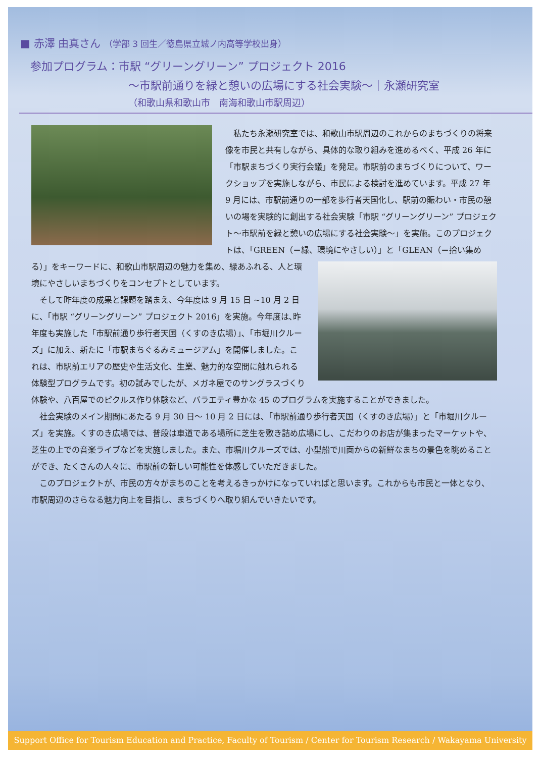■ 赤澤 由真さん （学部 3 回生／徳島県立城ノ内高等学校出身）
参加プログラム：市駅 “グリーングリーン” プロジェクト 2016
～市駅前通りを緑と憩いの広場にする社会実験～｜永瀬研究室
（和歌山県和歌山市　南海和歌山市駅周辺）
　私たち永瀬研究室では、和歌山市駅周辺のこれからのまちづくりの将来像を市民と共有しながら、具体的な取り組みを進めるべく、平成 26 年に「市駅まちづくり実行会議」を発足。市駅前のまちづくりについて、ワークショップを実施しながら、市民による検討を進めています。平成 27 年 9 月には、市駅前通りの一部を歩行者天国化し、駅前の賑わい・市民の憩いの場を実験的に創出する社会実験「市駅 “グリーングリーン” プロジェクト～市駅前を緑と憩いの広場にする社会実験～」を実施。このプロジェクトは、「GREEN（＝緑、環境 にやさしい）」と「GLEAN（＝拾い集める）」をキーワードに、和歌山市駅周辺の魅力を集め、緑あふれる、人と環境にやさしいまちづくりをコンセプトとしています。
　そして昨年度の成果と課題を踏まえ、今年度は 9 月 15 日 ~10 月 2 日に、「市駅 “グリーングリーン” プロジェクト 2016」を実施。今年度は､昨年度も実施した「市駅前通り歩行者天国（くすのき広場）｣､「市堀川クルーズ」に加え、新たに「市駅まちぐるみミュージアム」を開催しました。これは、市駅前エリアの歴史や生活文化、生業、魅力的な空間に触れられる体験型プログラムです。初の試みでしたが、メガネ屋でのサングラスづくり体験や、八百屋でのピクルス作り体験など、バラエティ豊かな 45 のプログラムを実施することができました。
　社会実験のメイン期間にあたる 9 月 30 日～ 10 月 2 日には､「市駅前通り歩行者天国（くすのき広場）」と「市堀川クルーズ」を実施。くすのき広場では、普段は車道である場所に芝生を敷き詰め広場にし、こだわりのお店が集まったマーケットや、芝生の上での音楽ライブなどを実施しました。また、市堀川クルーズでは、小型船で川面からの新鮮なまちの景色を眺めることができ、たくさんの人々に、市駅前の新しい可能性を体感していただきました。
　このプロジェクトが、市民の方々がまちのことを考えるきっかけになっていればと思います。これからも市民と一体となり、市駅周辺のさらなる魅力向上を目指し、まちづくりへ取り組んでいきたいです。
Support Office for Tourism Education and Practice, Faculty of Tourism / Center for Tourism Research / Wakayama University